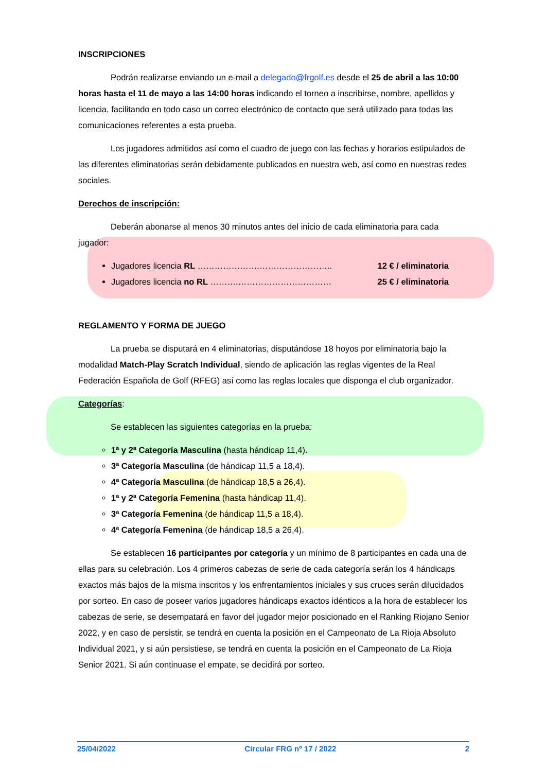INSCRIPCIONES
Podrán realizarse enviando un e-mail a delegado@frgolf.es desde el 25 de abril a las 10:00 horas hasta el 11 de mayo a las 14:00 horas indicando el torneo a inscribirse, nombre, apellidos y licencia, facilitando en todo caso un correo electrónico de contacto que será utilizado para todas las comunicaciones referentes a esta prueba.
Los jugadores admitidos así como el cuadro de juego con las fechas y horarios estipulados de las diferentes eliminatorias serán debidamente publicados en nuestra web, así como en nuestras redes sociales.
Derechos de inscripción:
Deberán abonarse al menos 30 minutos antes del inicio de cada eliminatoria para cada jugador:
Jugadores licencia RL ………………….…………………….. 12 € / eliminatoria
Jugadores licencia no RL ……….…………………………… 25 € / eliminatoria
REGLAMENTO Y FORMA DE JUEGO
La prueba se disputará en 4 eliminatorias, disputándose 18 hoyos por eliminatoria bajo la modalidad Match-Play Scratch Individual, siendo de aplicación las reglas vigentes de la Real Federación Española de Golf (RFEG) así como las reglas locales que disponga el club organizador.
Categorías:
Se establecen las siguientes categorías en la prueba:
1ª y 2ª Categoría Masculina (hasta hándicap 11,4).
3ª Categoría Masculina (de hándicap 11,5 a 18,4).
4ª Categoría Masculina (de hándicap 18,5 a 26,4).
1ª y 2ª Categoría Femenina (hasta hándicap 11,4).
3ª Categoría Femenina (de hándicap 11,5 a 18,4).
4ª Categoría Femenina (de hándicap 18,5 a 26,4).
Se establecen 16 participantes por categoría y un mínimo de 8 participantes en cada una de ellas para su celebración. Los 4 primeros cabezas de serie de cada categoría serán los 4 hándicaps exactos más bajos de la misma inscritos y los enfrentamientos iniciales y sus cruces serán dilucidados por sorteo. En caso de poseer varios jugadores hándicaps exactos idénticos a la hora de establecer los cabezas de serie, se desempatará en favor del jugador mejor posicionado en el Ranking Riojano Senior 2022, y en caso de persistir, se tendrá en cuenta la posición en el Campeonato de La Rioja Absoluto Individual 2021, y si aún persistiese, se tendrá en cuenta la posición en el Campeonato de La Rioja Senior 2021. Si aún continuase el empate, se decidirá por sorteo.
25/04/2022 Circular FRG nº 17 / 2022 2